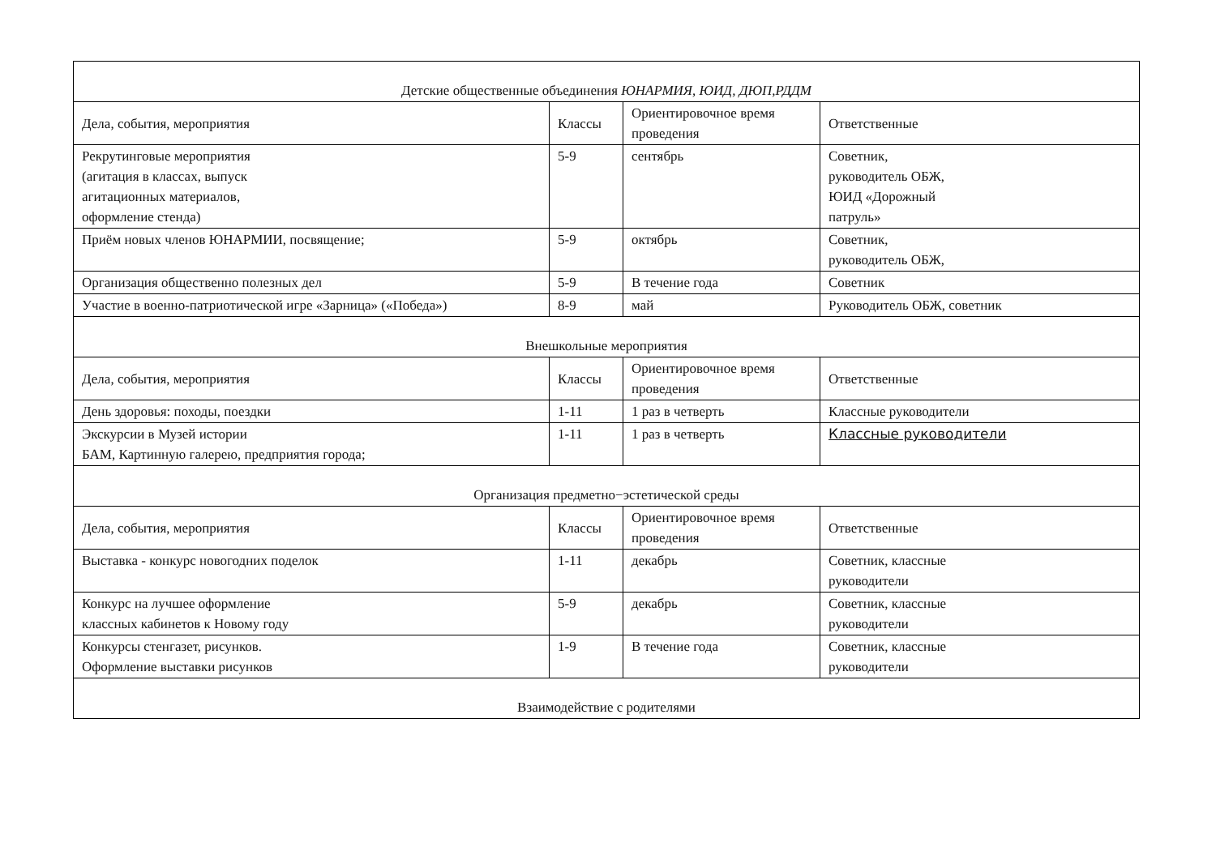| Детские общественные объединения ЮНАРМИЯ, ЮИД, ДЮП,РДДМ | | | |
| Дела, события, мероприятия | Классы | Ориентировочное время проведения | Ответственные |
| Рекрутинговые мероприятия (агитация в классах, выпуск агитационных материалов, оформление стенда) | 5-9 | сентябрь | Советник, руководитель ОБЖ, ЮИД «Дорожный патруль» |
| Приём новых членов ЮНАРМИИ, посвящение; | 5-9 | октябрь | Советник, руководитель ОБЖ, |
| Организация общественно полезных дел | 5-9 | В течение года | Советник |
| Участие в военно-патриотической игре «Зарница» («Победа») | 8-9 | май | Руководитель ОБЖ, советник |
| Внешкольные мероприятия | | | |
| Дела, события, мероприятия | Классы | Ориентировочное время проведения | Ответственные |
| День здоровья: походы, поездки | 1-11 | 1 раз в четверть | Классные руководители |
| Экскурсии в Музей истории БАМ, Картинную галерею, предприятия города; | 1-11 | 1 раз в четверть | Классные руководители |
| Организация предметно−эстетической среды | | | |
| Дела, события, мероприятия | Классы | Ориентировочное время проведения | Ответственные |
| Выставка - конкурс новогодних поделок | 1-11 | декабрь | Советник, классные руководители |
| Конкурс на лучшее оформление классных кабинетов к Новому году | 5-9 | декабрь | Советник, классные руководители |
| Конкурсы стенгазет, рисунков. Оформление выставки рисунков | 1-9 | В течение года | Советник, классные руководители |
| Взаимодействие с родителями | | | |